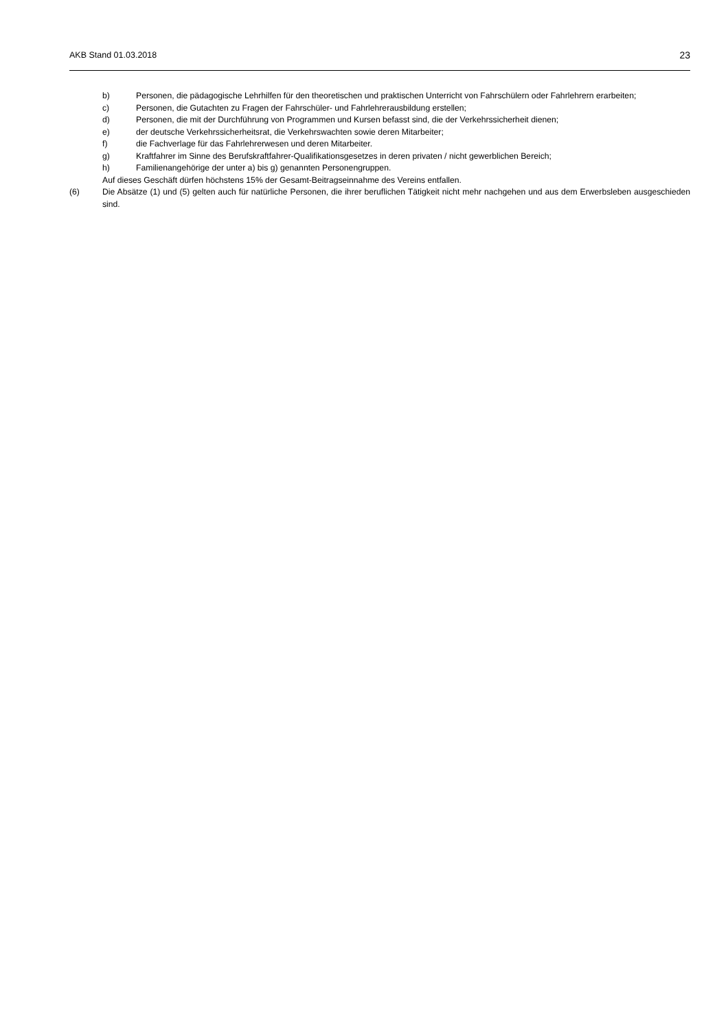AKB Stand 01.03.2018 23
b) Personen, die pädagogische Lehrhilfen für den theoretischen und praktischen Unterricht von Fahrschülern oder Fahrlehrern erarbeiten;
c) Personen, die Gutachten zu Fragen der Fahrschüler- und Fahrlehrerausbildung erstellen;
d) Personen, die mit der Durchführung von Programmen und Kursen befasst sind, die der Verkehrssicherheit dienen;
e) der deutsche Verkehrssicherheitsrat, die Verkehrswachten sowie deren Mitarbeiter;
f) die Fachverlage für das Fahrlehrerwesen und deren Mitarbeiter.
g) Kraftfahrer im Sinne des Berufskraftfahrer-Qualifikationsgesetzes in deren privaten / nicht gewerblichen Bereich;
h) Familienangehörige der unter a) bis g) genannten Personengruppen.
Auf dieses Geschäft dürfen höchstens 15% der Gesamt-Beitragseinnahme des Vereins entfallen.
(6) Die Absätze (1) und (5) gelten auch für natürliche Personen, die ihrer beruflichen Tätigkeit nicht mehr nachgehen und aus dem Erwerbsleben ausgeschieden sind.